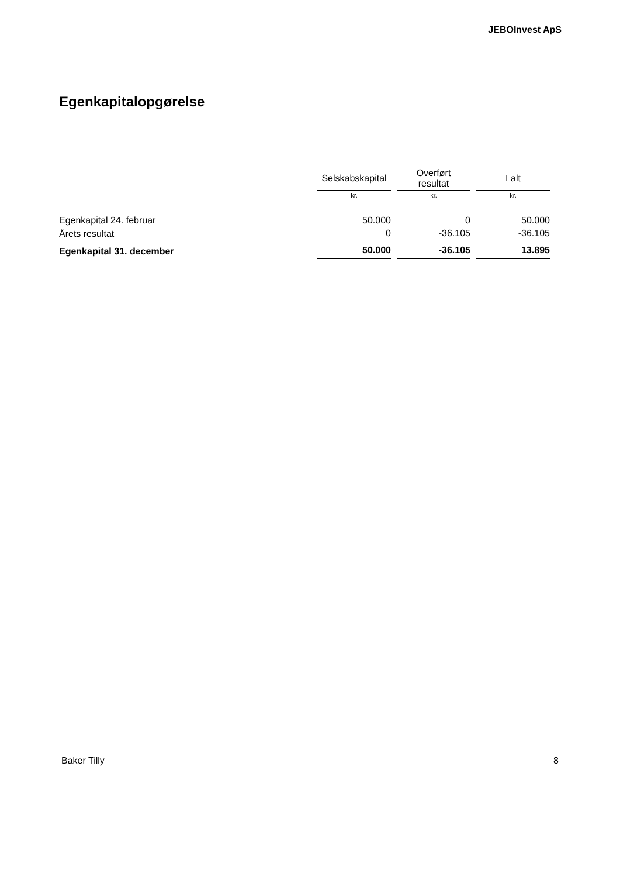JEBOInvest ApS
Egenkapitalopgørelse
| | Selskabskapital | Overført resultat | I alt |
| --- | --- | --- | --- |
| | kr. | kr. | kr. |
| Egenkapital 24. februar | 50.000 | 0 | 50.000 |
| Årets resultat | 0 | -36.105 | -36.105 |
| Egenkapital 31. december | 50.000 | -36.105 | 13.895 |
Baker Tilly 8